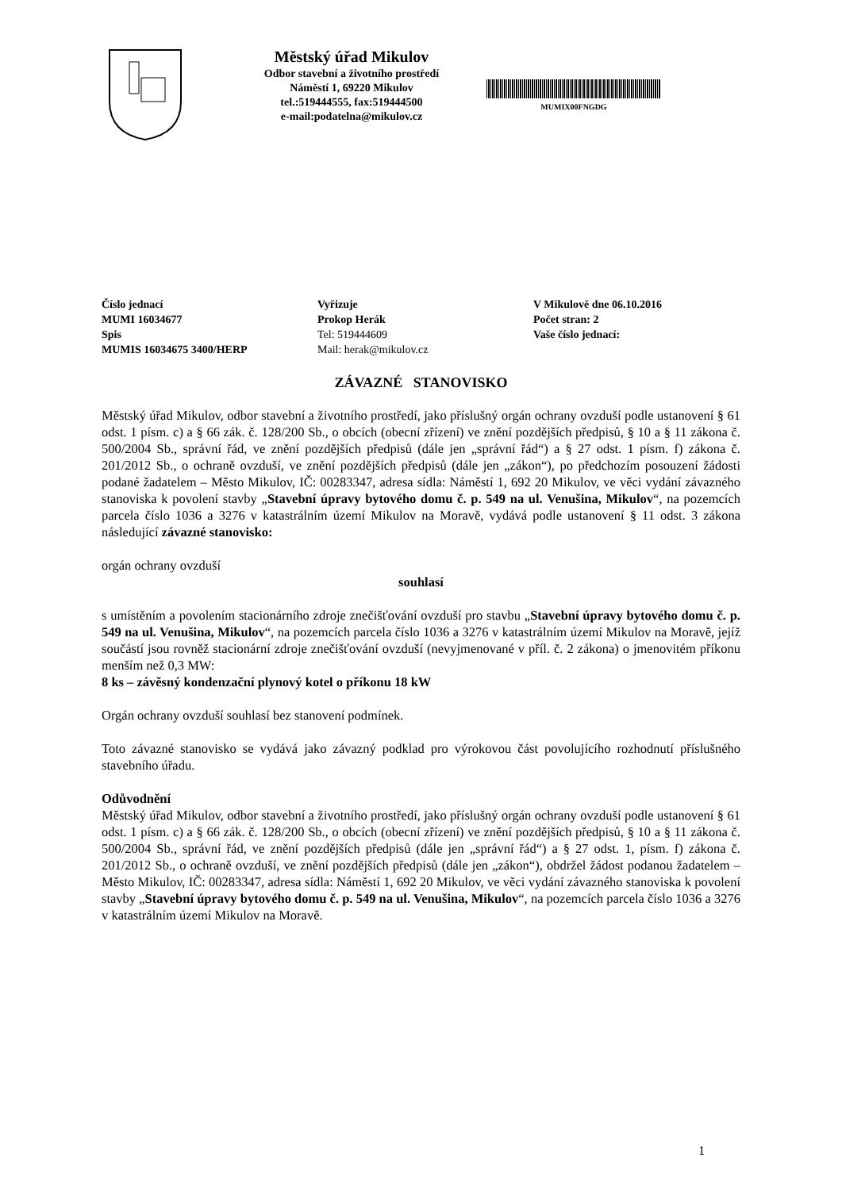Městský úřad Mikulov
Odbor stavební a životního prostředí
Náměstí 1, 69220 Mikulov
tel.:519444555, fax:519444500
e-mail:podatelna@mikulov.cz
MUMIX00FNGDG
Číslo jednací
MUMI 16034677
Spis
MUMIS 16034675 3400/HERP
Vyřizuje
Prokop Herák
Tel: 519444609
Mail: herak@mikulov.cz
V Mikulově dne 06.10.2016
Počet stran: 2
Vaše číslo jednací:
ZÁVAZNÉ STANOVISKO
Městský úřad Mikulov, odbor stavební a životního prostředí, jako příslušný orgán ochrany ovzduší podle ustanovení § 61 odst. 1 písm. c) a § 66 zák. č. 128/200 Sb., o obcích (obecní zřízení) ve znění pozdějších předpisů, § 10 a § 11 zákona č. 500/2004 Sb., správní řád, ve znění pozdějších předpisů (dále jen „správní řád“) a § 27 odst. 1 písm. f) zákona č. 201/2012 Sb., o ochraně ovzduší, ve znění pozdějších předpisů (dále jen „zákon“), po předchozím posouzení žádosti podané žadatelem – Město Mikulov, IČ: 00283347, adresa sídla: Náměstí 1, 692 20 Mikulov, ve věci vydání závazného stanoviska k povolení stavby „Stavební úpravy bytového domu č. p. 549 na ul. Venušina, Mikulov“, na pozemcích parcela číslo 1036 a 3276 v katastrálním území Mikulov na Moravě, vydává podle ustanovení § 11 odst. 3 zákona následující závazné stanovisko:
orgán ochrany ovzduší
souhlasí
s umístěním a povolením stacionárního zdroje znečišťování ovzduší pro stavbu „Stavební úpravy bytového domu č. p. 549 na ul. Venušina, Mikulov“, na pozemcích parcela číslo 1036 a 3276 v katastrálním území Mikulov na Moravě, jejíž součástí jsou rovněž stacionární zdroje znečišťování ovzduší (nevyjmenované v příl. č. 2 zákona) o jmenovitém příkonu menším než 0,3 MW:
8 ks – závěsný kondenzační plynový kotel o příkonu 18 kW
Orgán ochrany ovzduší souhlasí bez stanovení podmínek.
Toto závazné stanovisko se vydává jako závazný podklad pro výrokovou část povolujícího rozhodnutí příslušného stavebního úřadu.
Odůvodnění
Městský úřad Mikulov, odbor stavební a životního prostředí, jako příslušný orgán ochrany ovzduší podle ustanovení § 61 odst. 1 písm. c) a § 66 zák. č. 128/200 Sb., o obcích (obecní zřízení) ve znění pozdějších předpisů, § 10 a § 11 zákona č. 500/2004 Sb., správní řád, ve znění pozdějších předpisů (dále jen „správní řád“) a § 27 odst. 1, písm. f) zákona č. 201/2012 Sb., o ochraně ovzduší, ve znění pozdějších předpisů (dále jen „zákon“), obdržel žádost podanou žadatelem – Město Mikulov, IČ: 00283347, adresa sídla: Náměstí 1, 692 20 Mikulov, ve věci vydání závazného stanoviska k povolení stavby „Stavební úpravy bytového domu č. p. 549 na ul. Venušina, Mikulov“, na pozemcích parcela číslo 1036 a 3276 v katastrálním území Mikulov na Moravě.
1